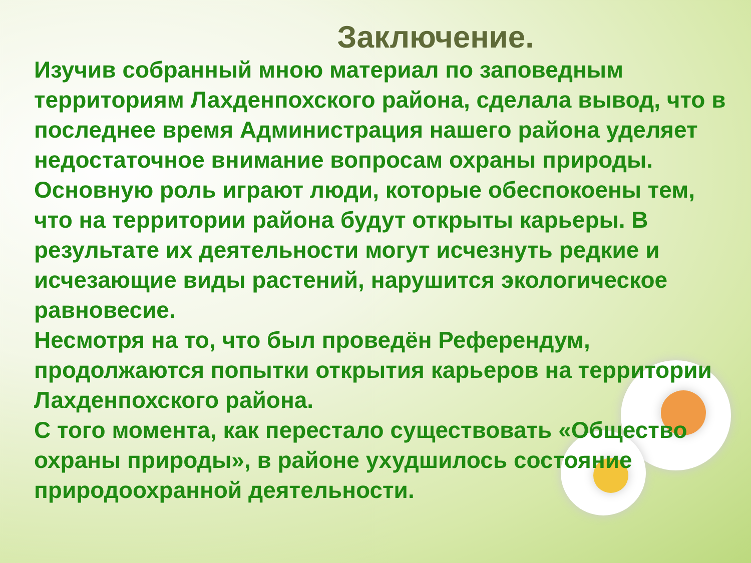Заключение.
Изучив собранный мною материал по заповедным территориям Лахденпохского района, сделала вывод, что в последнее время Администрация нашего района уделяет недостаточное внимание вопросам охраны природы.
Основную роль играют люди, которые обеспокоены тем, что на территории района будут открыты карьеры. В результате их деятельности могут исчезнуть редкие и исчезающие виды растений, нарушится экологическое равновесие.
Несмотря на то, что был проведён Референдум, продолжаются попытки открытия карьеров на территории Лахденпохского района.
С того момента, как перестало существовать «Общество охраны природы», в районе ухудшилось состояние природоохранной деятельности.